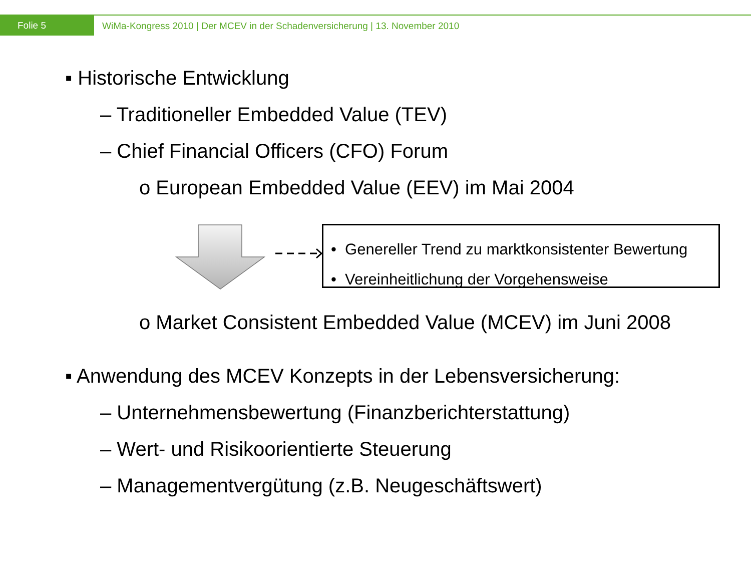Folie 5 WiMa-Kongress 2010 | Der MCEV in der Schadenversicherung | 13. November 2010
▪ Historische Entwicklung
– Traditioneller Embedded Value (TEV)
– Chief Financial Officers (CFO) Forum
o European Embedded Value (EEV) im Mai 2004
• Genereller Trend zu marktkonsistenter Bewertung
• Vereinheitlichung der Vorgehensweise
o Market Consistent Embedded Value (MCEV) im Juni 2008
▪ Anwendung des MCEV Konzepts in der Lebensversicherung:
– Unternehmensbewertung (Finanzberichterstattung)
– Wert- und Risikoorientierte Steuerung
– Managementvergütung (z.B. Neugeschäftswert)